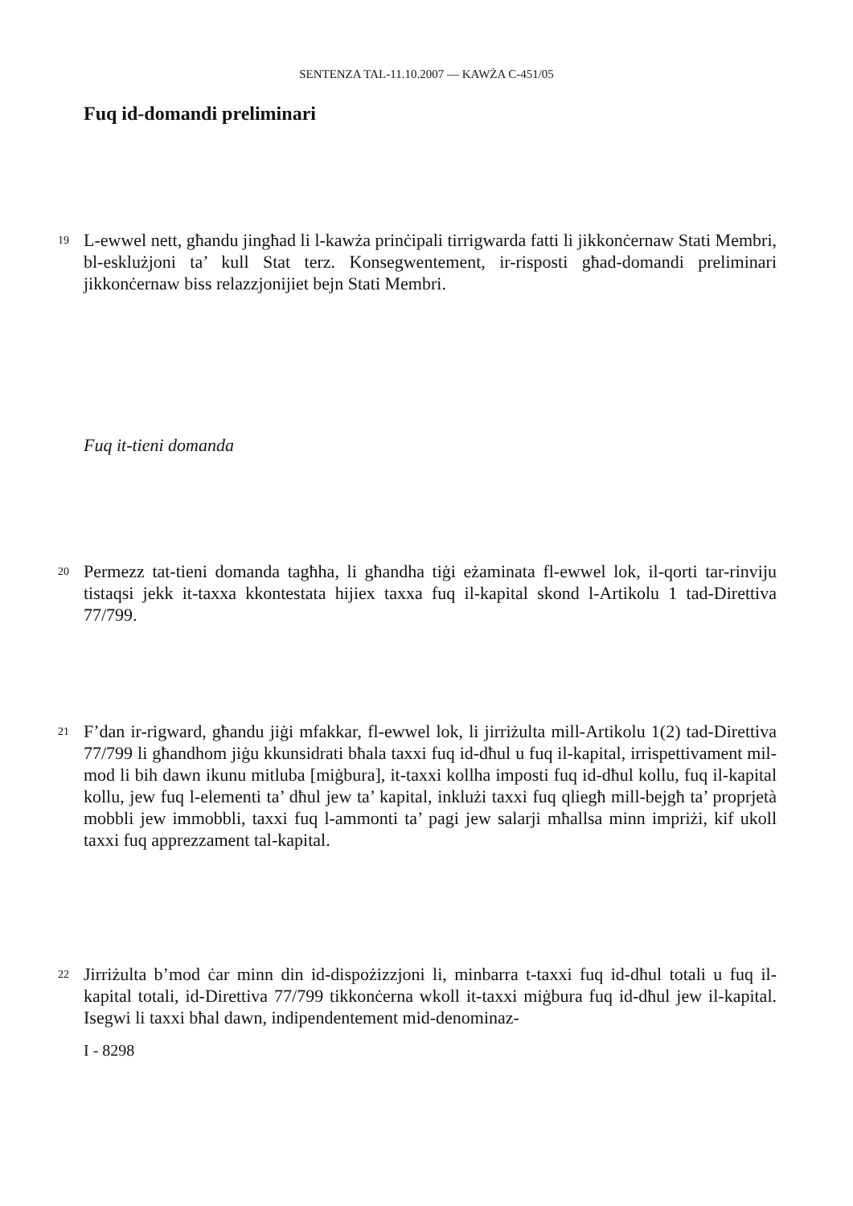SENTENZA TAL-11.10.2007 — KAWŻA C-451/05
Fuq id-domandi preliminari
19
L-ewwel nett, għandu jingħad li l-kawża prinċipali tirrigwarda fatti li jikkonċernaw Stati Membri, bl-esklużjoni ta’ kull Stat terz. Konsegwentement, ir-risposti għad-domandi preliminari jikkonċernaw biss relazzjonijiet bejn Stati Membri.
Fuq it-tieni domanda
20
Permezz tat-tieni domanda tagħha, li għandha tiġi eżaminata fl-ewwel lok, il-qorti tar-rinviju tistaqsi jekk it-taxxa kkontestata hijiex taxxa fuq il-kapital skond l-Artikolu 1 tad-Direttiva 77/799.
21
F’dan ir-rigward, għandu jiġi mfakkar, fl-ewwel lok, li jirriżulta mill-Artikolu 1(2) tad-Direttiva 77/799 li għandhom jiġu kkunsidrati bħala taxxi fuq id-dħul u fuq il-kapital, irrispettivament mil-mod li bih dawn ikunu mitluba [miġbura], it-taxxi kollha imposti fuq id-dħul kollu, fuq il-kapital kollu, jew fuq l-elementi ta’ dħul jew ta’ kapital, inklużi taxxi fuq qliegħ mill-bejgħ ta’ proprjetà mobbli jew immobbli, taxxi fuq l-ammonti ta’ pagi jew salarji mħallsa minn impriżi, kif ukoll taxxi fuq apprezzament tal-kapital.
22
Jirriżulta b’mod ċar minn din id-dispożizzjoni li, minbarra t-taxxi fuq id-dħul totali u fuq il-kapital totali, id-Direttiva 77/799 tikkonċerna wkoll it-taxxi miġbura fuq id-dħul jew il-kapital. Isegwi li taxxi bħal dawn, indipendentement mid-denominaz-
I - 8298